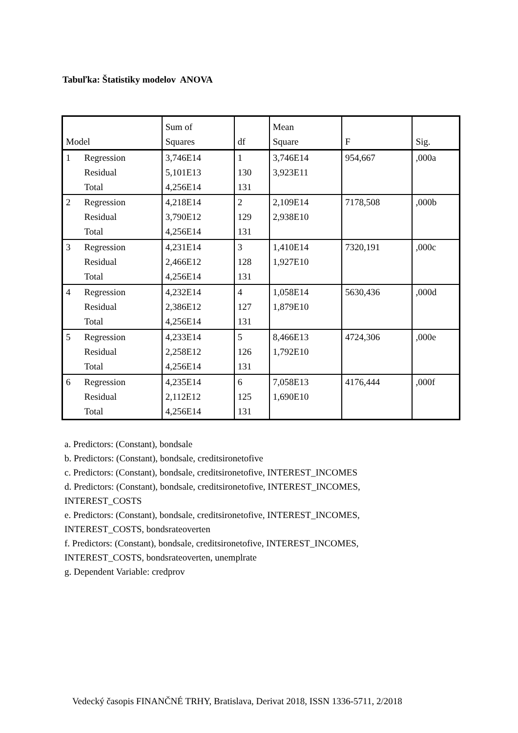Tabuľka: Štatistiky modelov ANOVA
| Model | | Sum of Squares | df | Mean Square | F | Sig. |
| --- | --- | --- | --- | --- | --- | --- |
| 1 | Regression Residual Total | 3,746E14 5,101E13 4,256E14 | 1 130 131 | 3,746E14 3,923E11 | 954,667 | ,000a |
| 2 | Regression Residual Total | 4,218E14 3,790E12 4,256E14 | 2 129 131 | 2,109E14 2,938E10 | 7178,508 | ,000b |
| 3 | Regression Residual Total | 4,231E14 2,466E12 4,256E14 | 3 128 131 | 1,410E14 1,927E10 | 7320,191 | ,000c |
| 4 | Regression Residual Total | 4,232E14 2,386E12 4,256E14 | 4 127 131 | 1,058E14 1,879E10 | 5630,436 | ,000d |
| 5 | Regression Residual Total | 4,233E14 2,258E12 4,256E14 | 5 126 131 | 8,466E13 1,792E10 | 4724,306 | ,000e |
| 6 | Regression Residual Total | 4,235E14 2,112E12 4,256E14 | 6 125 131 | 7,058E13 1,690E10 | 4176,444 | ,000f |
a. Predictors: (Constant), bondsale
b. Predictors: (Constant), bondsale, creditsironetofive
c. Predictors: (Constant), bondsale, creditsironetofive, INTEREST_INCOMES
d. Predictors: (Constant), bondsale, creditsironetofive, INTEREST_INCOMES,
INTEREST_COSTS
e. Predictors: (Constant), bondsale, creditsironetofive, INTEREST_INCOMES,
INTEREST_COSTS, bondsrateoverten
f. Predictors: (Constant), bondsale, creditsironetofive, INTEREST_INCOMES,
INTEREST_COSTS, bondsrateoverten, unemplrate
g. Dependent Variable: credprov
Vedecký časopis FINANČNÉ TRHY, Bratislava, Derivat 2018, ISSN 1336-5711, 2/2018